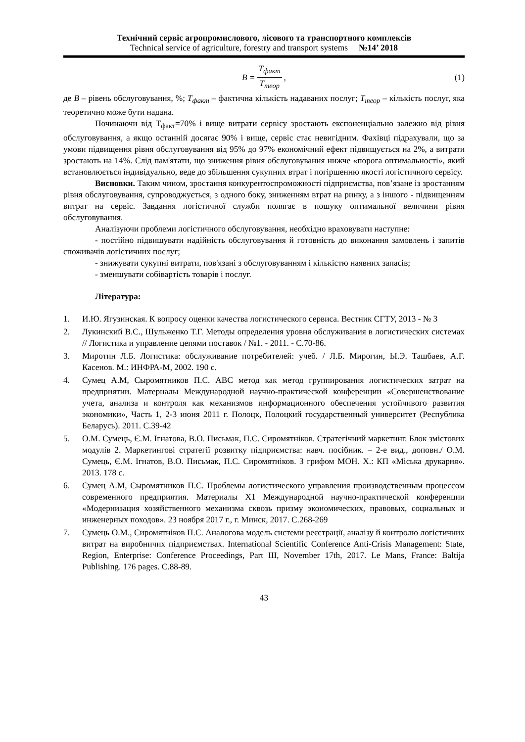Технічний сервіс агропромислового, лісового та транспортного комплексів
Technical service of agriculture, forestry and transport systems №14’ 2018
B = T<sub>факт</sub> T<sub>теор</sub>, (1)
де B – рівень обслуговування, %; T<sub>факт</sub> – фактична кількість надаваних послуг; T<sub>теор</sub> – кількість послуг, яка теоретично може бути надана.
Починаючи від Т<sub>факт</sub>=70% і вище витрати сервісу зростають експоненціально залежно від рівня обслуговування, а якщо останній досягає 90% і вище, сервіс стає невигідним. Фахівці підрахували, що за умови підвищення рівня обслуговування від 95% до 97% економічний ефект підвищується на 2%, а витрати зростають на 14%. Слід пам'ятати, що зниження рівня обслуговування нижче «порога оптимальності», який встановлюється індивідуально, веде до збільшення сукупних втрат і погіршенню якості логістичного сервісу.
Висновки. Таким чином, зростання конкурентоспроможності підприємства, пов’язане із зростанням рівня обслуговування, супроводжується, з одного боку, зниженням втрат на ринку, а з іншого - підвищенням витрат на сервіс. Завдання логістичної служби полягає в пошуку оптимальної величини рівня обслуговування.
Аналізуючи проблеми логістичного обслуговування, необхідно враховувати наступне:
- постійно підвищувати надійність обслуговування й готовність до виконання замовлень і запитів споживачів логістичних послуг;
- знижувати сукупні витрати, пов'язані з обслуговуванням і кількістю наявних запасів;
- зменшувати собівартість товарів і послуг.
Література:
1. И.Ю. Ягузинская. К вопросу оценки качества логистического сервиса. Вестник СГТУ, 2013 - № 3
2. Лукинский В.С., Шульженко Т.Г. Методы определения уровня обслуживания в логистических системах // Логистика и управление цепями поставок / №1. - 2011. - С.70-86.
3. Миротин Л.Б. Логистика: обслуживание потребителей: учеб. / Л.Б. Мирогин, Ы.Э. Ташбаев, А.Г. Касенов. М.: ИНФРА-М, 2002. 190 с.
4. Сумец А.М, Сыромятников П.С. АВС метод как метод группирования логистических затрат на предприятии. Материалы Международной научно-практической конференции «Совершенствование учета, анализа и контроля как механизмов информационного обеспечения устойчивого развития экономики», Часть 1, 2-3 июня 2011 г. Полоцк, Полоцкий государственный университет (Республика Беларусь). 2011. С.39-42
5. О.М. Сумець, Є.М. Ігнатова, В.О. Письмак, П.С. Сиромятніков. Стратегічний маркетинг. Блок змістових модулів 2. Маркетингові стратегії розвитку підприємства: навч. посібник. – 2-е вид., доповн./ О.М. Сумець, Є.М. Ігнатов, В.О. Письмак, П.С. Сиромятніков. З грифом МОН. Х.: КП «Міська друкарня». 2013. 178 с.
6. Сумец А.М, Сыромятников П.С. Проблемы логистического управления производственным процессом современного предприятия. Материалы Х1 Международной научно-практической конференции «Модернизация хозяйственного механизма сквозь призму экономических, правовых, социальных и инженерных походов». 23 ноября 2017 г., г. Минск, 2017. С.268-269
7. Сумець О.М., Сиромятніков П.С. Аналогова модель системи реєстрації, аналізу й контролю логістичних витрат на виробничих підприємствах. International Scientific Conference Anti-Crisis Management: State, Region, Enterprise: Conference Proceedings, Part III, November 17th, 2017. Le Mans, France: Baltija Publishing. 176 pages. С.88-89.
43